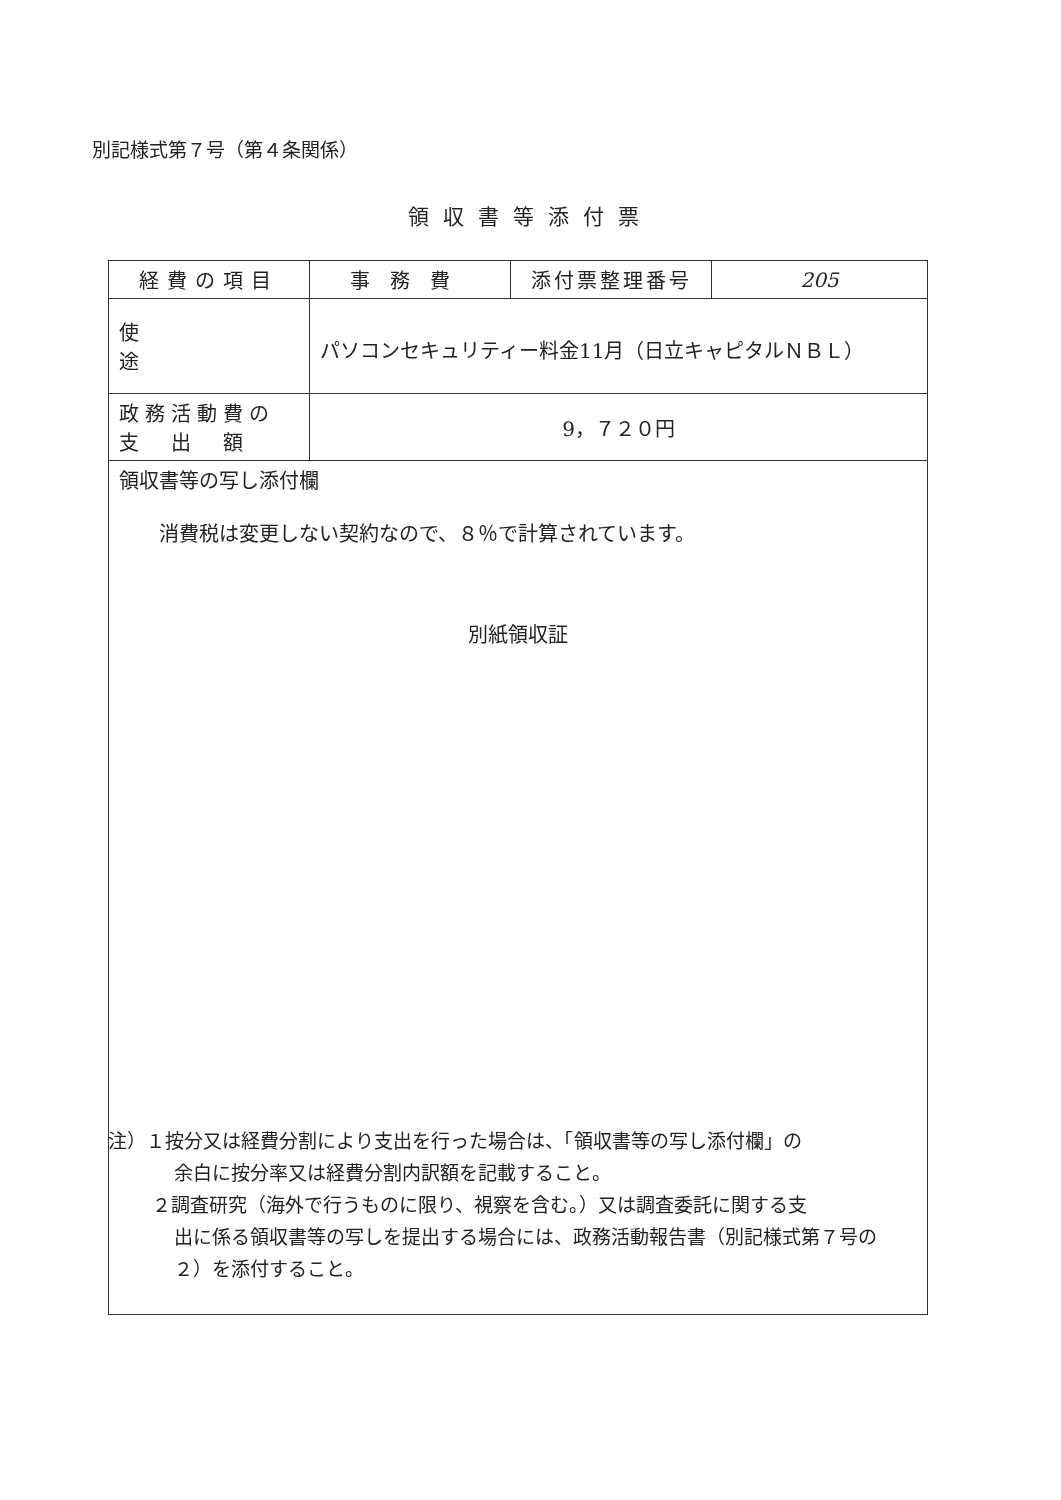別記様式第７号（第４条関係）
領収書等添付票
| 経費の項目 | 事務費 | 添付票整理番号 | 205 |
| 使途 | パソコンセキュリティー料金11月（日立キャピタルＮＢＬ） | | |
| 政務活動費の 支 出 額 | 9，７２０円 | | |
| 領収書等の写し添付欄 消費税は変更しない契約なので、８％で計算されています。 別紙領収証 | | | |
注）１按分又は経費分割により支出を行った場合は、「領収書等の写し添付欄」の
余白に按分率又は経費分割内訳額を記載すること。
２調査研究（海外で行うものに限り、視察を含む。）又は調査委託に関する支
出に係る領収書等の写しを提出する場合には、政務活動報告書（別記様式第７号の２）を添付すること。